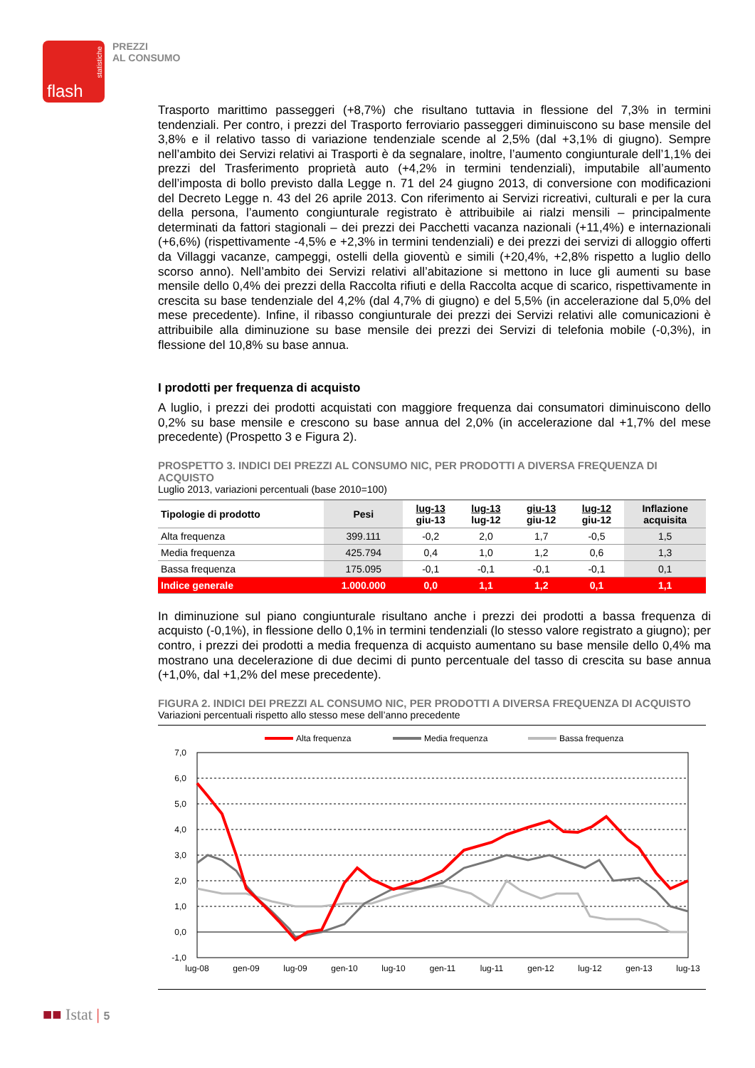statistiche
flash
PREZZI
AL CONSUMO
Trasporto marittimo passeggeri (+8,7%) che risultano tuttavia in flessione del 7,3% in termini tendenziali. Per contro, i prezzi del Trasporto ferroviario passeggeri diminuiscono su base mensile del 3,8% e il relativo tasso di variazione tendenziale scende al 2,5% (dal +3,1% di giugno). Sempre nell’ambito dei Servizi relativi ai Trasporti è da segnalare, inoltre, l’aumento congiunturale dell’1,1% dei prezzi del Trasferimento proprietà auto (+4,2% in termini tendenziali), imputabile all’aumento dell’imposta di bollo previsto dalla Legge n. 71 del 24 giugno 2013, di conversione con modificazioni del Decreto Legge n. 43 del 26 aprile 2013. Con riferimento ai Servizi ricreativi, culturali e per la cura della persona, l’aumento congiunturale registrato è attribuibile ai rialzi mensili – principalmente determinati da fattori stagionali – dei prezzi dei Pacchetti vacanza nazionali (+11,4%) e internazionali (+6,6%) (rispettivamente -4,5% e +2,3% in termini tendenziali) e dei prezzi dei servizi di alloggio offerti da Villaggi vacanze, campeggi, ostelli della gioventù e simili (+20,4%, +2,8% rispetto a luglio dello scorso anno). Nell’ambito dei Servizi relativi all’abitazione si mettono in luce gli aumenti su base mensile dello 0,4% dei prezzi della Raccolta rifiuti e della Raccolta acque di scarico, rispettivamente in crescita su base tendenziale del 4,2% (dal 4,7% di giugno) e del 5,5% (in accelerazione dal 5,0% del mese precedente). Infine, il ribasso congiunturale dei prezzi dei Servizi relativi alle comunicazioni è attribuibile alla diminuzione su base mensile dei prezzi dei Servizi di telefonia mobile (-0,3%), in flessione del 10,8% su base annua.
I prodotti per frequenza di acquisto
A luglio, i prezzi dei prodotti acquistati con maggiore frequenza dai consumatori diminuiscono dello 0,2% su base mensile e crescono su base annua del 2,0% (in accelerazione dal +1,7% del mese precedente) (Prospetto 3 e Figura 2).
PROSPETTO 3. INDICI DEI PREZZI AL CONSUMO NIC, PER PRODOTTI A DIVERSA FREQUENZA DI ACQUISTO
Luglio 2013, variazioni percentuali (base 2010=100)
| Tipologie di prodotto | Pesi | lug-13 giu-13 | lug-13 lug-12 | giu-13 giu-12 | lug-12 giu-12 | Inflazione acquisita |
| --- | --- | --- | --- | --- | --- | --- |
| Alta frequenza | 399.111 | -0,2 | 2,0 | 1,7 | -0,5 | 1,5 |
| Media frequenza | 425.794 | 0,4 | 1,0 | 1,2 | 0,6 | 1,3 |
| Bassa frequenza | 175.095 | -0,1 | -0,1 | -0,1 | -0,1 | 0,1 |
| Indice generale | 1.000.000 | 0,0 | 1,1 | 1,2 | 0,1 | 1,1 |
In diminuzione sul piano congiunturale risultano anche i prezzi dei prodotti a bassa frequenza di acquisto (-0,1%), in flessione dello 0,1% in termini tendenziali (lo stesso valore registrato a giugno); per contro, i prezzi dei prodotti a media frequenza di acquisto aumentano su base mensile dello 0,4% ma mostrano una decelerazione di due decimi di punto percentuale del tasso di crescita su base annua (+1,0%, dal +1,2% del mese precedente).
FIGURA 2. INDICI DEI PREZZI AL CONSUMO NIC, PER PRODOTTI A DIVERSA FREQUENZA DI ACQUISTO
Variazioni percentuali rispetto allo stesso mese dell’anno precedente
Alta frequenza
Media frequenza
Bassa frequenza
7,0
6,0
5,0
4,0
3,0
2,0
1,0
0,0
-1,0
lug-08
gen-09
lug-09
gen-10
lug-10
gen-11
lug-11
gen-12
lug-12
gen-13
lug-13
■■ Istat | 5